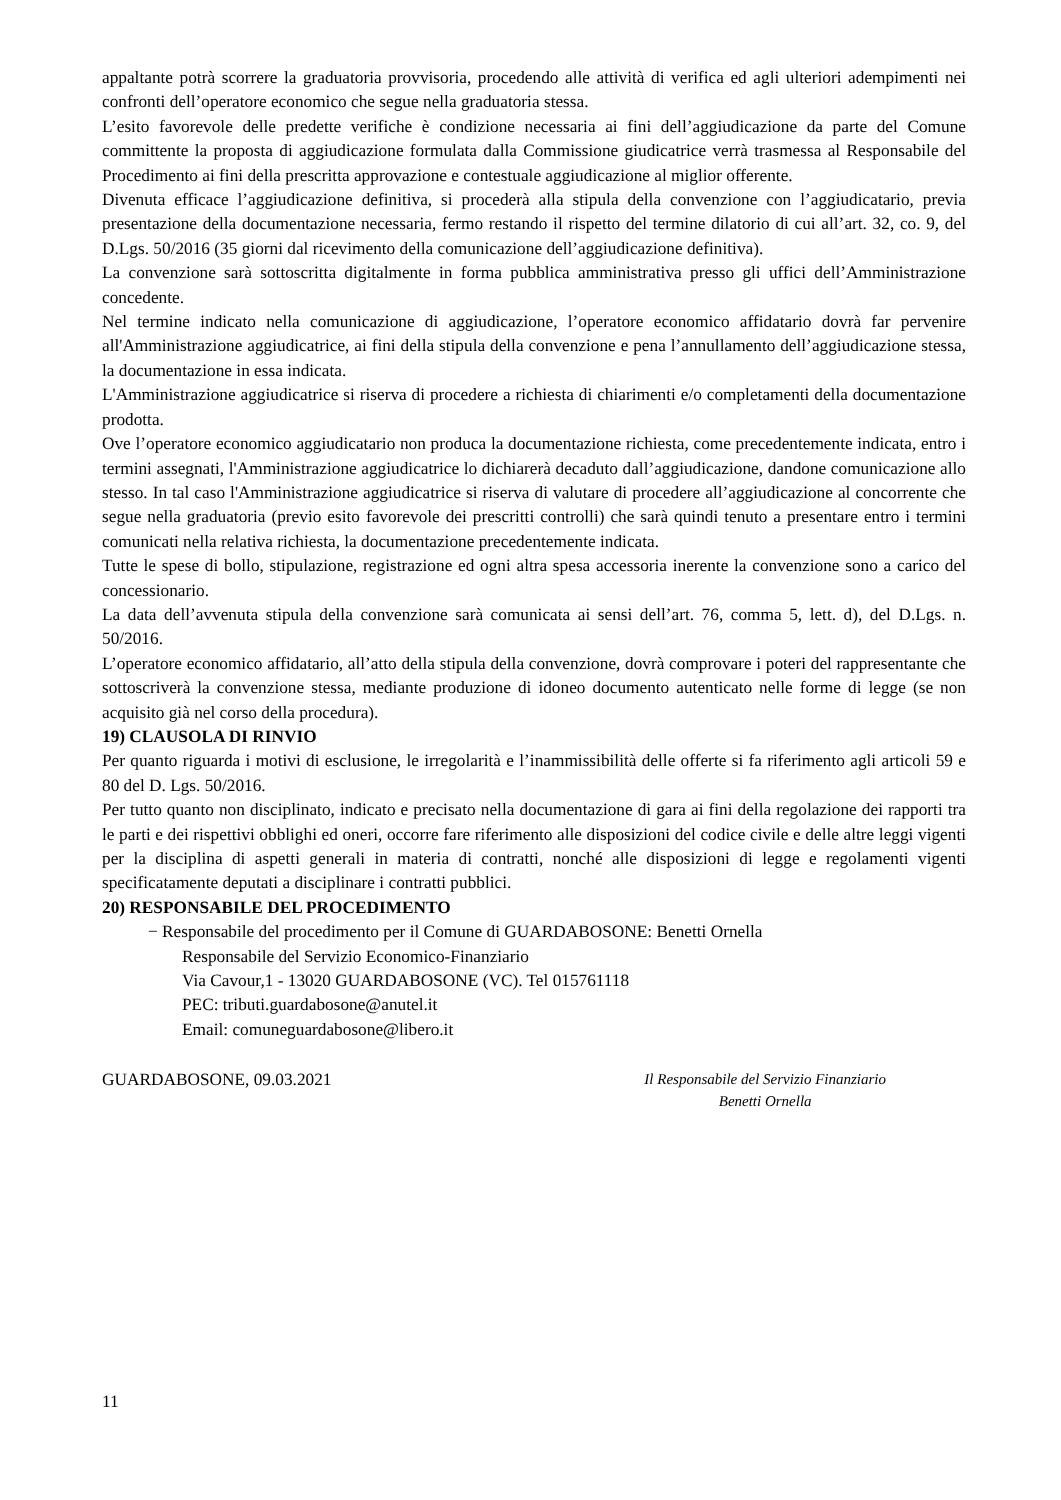appaltante potrà scorrere la graduatoria provvisoria, procedendo alle attività di verifica ed agli ulteriori adempimenti nei confronti dell’operatore economico che segue nella graduatoria stessa.
L’esito favorevole delle predette verifiche è condizione necessaria ai fini dell’aggiudicazione da parte del Comune committente la proposta di aggiudicazione formulata dalla Commissione giudicatrice verrà trasmessa al Responsabile del Procedimento ai fini della prescritta approvazione e contestuale aggiudicazione al miglior offerente.
Divenuta efficace l’aggiudicazione definitiva, si procederà alla stipula della convenzione con l’aggiudicatario, previa presentazione della documentazione necessaria, fermo restando il rispetto del termine dilatorio di cui all’art. 32, co. 9, del D.Lgs. 50/2016 (35 giorni dal ricevimento della comunicazione dell’aggiudicazione definitiva).
La convenzione sarà sottoscritta digitalmente in forma pubblica amministrativa presso gli uffici dell’Amministrazione concedente.
Nel termine indicato nella comunicazione di aggiudicazione, l’operatore economico affidatario dovrà far pervenire all'Amministrazione aggiudicatrice, ai fini della stipula della convenzione e pena l’annullamento dell’aggiudicazione stessa, la documentazione in essa indicata.
L'Amministrazione aggiudicatrice si riserva di procedere a richiesta di chiarimenti e/o completamenti della documentazione prodotta.
Ove l’operatore economico aggiudicatario non produca la documentazione richiesta, come precedentemente indicata, entro i termini assegnati, l'Amministrazione aggiudicatrice lo dichiarerà decaduto dall’aggiudicazione, dandone comunicazione allo stesso. In tal caso l'Amministrazione aggiudicatrice si riserva di valutare di procedere all’aggiudicazione al concorrente che segue nella graduatoria (previo esito favorevole dei prescritti controlli) che sarà quindi tenuto a presentare entro i termini comunicati nella relativa richiesta, la documentazione precedentemente indicata.
Tutte le spese di bollo, stipulazione, registrazione ed ogni altra spesa accessoria inerente la convenzione sono a carico del concessionario.
La data dell’avvenuta stipula della convenzione sarà comunicata ai sensi dell’art. 76, comma 5, lett. d), del D.Lgs. n. 50/2016.
L’operatore economico affidatario, all’atto della stipula della convenzione, dovrà comprovare i poteri del rappresentante che sottoscriverà la convenzione stessa, mediante produzione di idoneo documento autenticato nelle forme di legge (se non acquisito già nel corso della procedura).
19) CLAUSOLA DI RINVIO
Per quanto riguarda i motivi di esclusione, le irregolarità e l’inammissibilità delle offerte si fa riferimento agli articoli 59 e 80 del D. Lgs. 50/2016.
Per tutto quanto non disciplinato, indicato e precisato nella documentazione di gara ai fini della regolazione dei rapporti tra le parti e dei rispettivi obblighi ed oneri, occorre fare riferimento alle disposizioni del codice civile e delle altre leggi vigenti per la disciplina di aspetti generali in materia di contratti, nonché alle disposizioni di legge e regolamenti vigenti specificatamente deputati a disciplinare i contratti pubblici.
20) RESPONSABILE DEL PROCEDIMENTO
− Responsabile del procedimento per il Comune di GUARDABOSONE: Benetti Ornella
Responsabile del Servizio Economico-Finanziario
Via Cavour,1 - 13020 GUARDABOSONE (VC). Tel 015761118
PEC: tributi.guardabosone@anutel.it
Email: comuneguardabosone@libero.it
GUARDABOSONE, 09.03.2021 Il Responsabile del Servizio Finanziario
Benetti Ornella
11